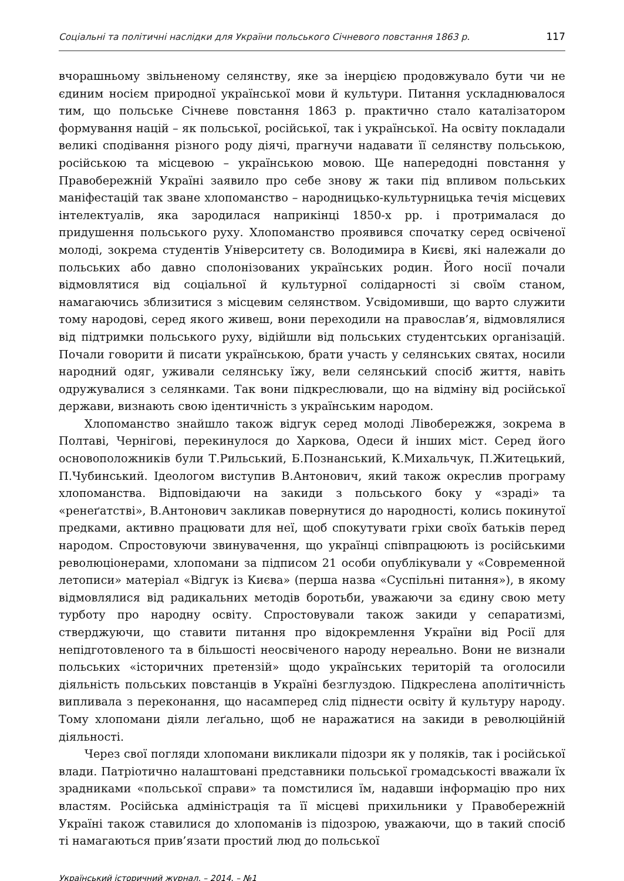Соціальні та політичні наслідки для України польського Січневого повстання 1863 р. 117
вчорашньому звільненому селянству, яке за інерцією продовжувало бути чи не єдиним носієм природної української мови й культури. Питання ускладнювалося тим, що польське Січневе повстання 1863 р. практично стало каталізатором формування націй – як польської, російської, так і української. На освіту покладали великі сподівання різного роду діячі, прагнучи надавати її селянству польською, російською та місцевою – українською мовою. Ще напередодні повстання у Правобережній Україні заявило про себе знову ж таки під впливом польських маніфестацій так зване хлопоманство – народницько-культурницька течія місцевих інтелектуалів, яка зародилася наприкінці 1850-х рр. і протрималася до придушення польського руху. Хлопоманство проявився спочатку серед освіченої молоді, зокрема студентів Університету св. Володимира в Києві, які належали до польських або давно сполонізованих українських родин. Його носії почали відмовлятися від соціальної й культурної солідарності зі своїм станом, намагаючись зблизитися з місцевим селянством. Усвідомивши, що варто служити тому народові, серед якого живеш, вони переходили на православ’я, відмовлялися від підтримки польського руху, відійшли від польських студентських організацій. Почали говорити й писати українською, брати участь у селянських святах, носили народний одяг, уживали селянську їжу, вели селянський спосіб життя, навіть одружувалися з селянками. Так вони підкреслювали, що на відміну від російської держави, визнають свою ідентичність з українським народом.
Хлопоманство знайшло також відгук серед молоді Лівобережжя, зокрема в Полтаві, Чернігові, перекинулося до Харкова, Одеси й інших міст. Серед його основоположників були Т.Рильський, Б.Познанський, К.Михальчук, П.Житецький, П.Чубинський. Ідеологом виступив В.Антонович, який також окреслив програму хлопоманства. Відповідаючи на закиди з польського боку у «зраді» та «ренеґатстві», В.Антонович закликав повернутися до народності, колись покинутої предками, активно працювати для неї, щоб спокутувати гріхи своїх батьків перед народом. Спростовуючи звинувачення, що українці співпрацюють із російськими революціонерами, хлопомани за підписом 21 особи опублікували у «Современной летописи» матеріал «Відгук із Києва» (перша назва «Суспільні питання»), в якому відмовлялися від радикальних методів боротьби, уважаючи за єдину свою мету турботу про народну освіту. Спростовували також закиди у сепаратизмі, стверджуючи, що ставити питання про відокремлення України від Росії для непідготовленого та в більшості неосвіченого народу нереально. Вони не визнали польських «історичних претензій» щодо українських територій та оголосили діяльність польських повстанців в Україні безглуздою. Підкреслена аполітичність випливала з переконання, що насамперед слід піднести освіту й культуру народу. Тому хлопомани діяли леґально, щоб не наражатися на закиди в революційній діяльності.
Через свої погляди хлопомани викликали підозри як у поляків, так і російської влади. Патріотично налаштовані представники польської громадськості вважали їх зрадниками «польської справи» та помстилися їм, надавши інформацію про них властям. Російська адміністрація та її місцеві прихильники у Правобережній Україні також ставилися до хлопоманів із підозрою, уважаючи, що в такий спосіб ті намагаються прив’язати простий люд до польської
Український історичний журнал. – 2014. – №1